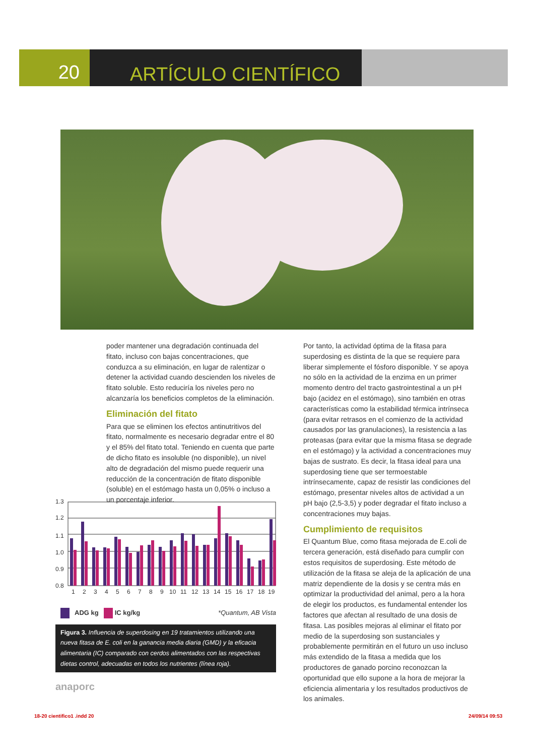20
ARTÍCULO CIENTÍFICO
poder mantener una degradación continuada del fitato, incluso con bajas concentraciones, que conduzca a su eliminación, en lugar de ralentizar o detener la actividad cuando descienden los niveles de fitato soluble. Esto reduciría los niveles pero no alcanzaría los beneficios completos de la eliminación.
Eliminación del fitato
Para que se eliminen los efectos antinutritivos del fitato, normalmente es necesario degradar entre el 80 y el 85% del fitato total. Teniendo en cuenta que parte de dicho fitato es insoluble (no disponible), un nivel alto de degradación del mismo puede requerir una reducción de la concentración de fitato disponible (soluble) en el estómago hasta un 0,05% o incluso a un porcentaje inferior.
1.3
1.2
1.1
1.0
0.9
0.8
1
2
3
4
5
6
7
8
9
10
11
12
13
14
15
16
17
18
19
ADG kg IC kg/kg *Quantum, AB Vista
Figura 3. Influencia de superdosing en 19 tratamientos utilizando una nueva fitasa de E. coli en la ganancia media diaria (GMD) y la eficacia alimentaria (IC) comparado con cerdos alimentados con las respectivas dietas control, adecuadas en todos los nutrientes (línea roja).
anaporc
Por tanto, la actividad óptima de la fitasa para superdosing es distinta de la que se requiere para liberar simplemente el fósforo disponible. Y se apoya no sólo en la actividad de la enzima en un primer momento dentro del tracto gastrointestinal a un pH bajo (acidez en el estómago), sino también en otras características como la estabilidad térmica intrínseca (para evitar retrasos en el comienzo de la actividad causados por las granulaciones), la resistencia a las proteasas (para evitar que la misma fitasa se degrade en el estómago) y la actividad a concentraciones muy bajas de sustrato. Es decir, la fitasa ideal para una superdosing tiene que ser termoestable intrínsecamente, capaz de resistir las condiciones del estómago, presentar niveles altos de actividad a un pH bajo (2,5-3,5) y poder degradar el fitato incluso a concentraciones muy bajas.
Cumplimiento de requisitos
El Quantum Blue, como fitasa mejorada de E.coli de tercera generación, está diseñado para cumplir con estos requisitos de superdosing. Este método de utilización de la fitasa se aleja de la aplicación de una matriz dependiente de la dosis y se centra más en optimizar la productividad del animal, pero a la hora de elegir los productos, es fundamental entender los factores que afectan al resultado de una dosis de fitasa. Las posibles mejoras al eliminar el fitato por medio de la superdosing son sustanciales y probablemente permitirán en el futuro un uso incluso más extendido de la fitasa a medida que los productores de ganado porcino reconozcan la oportunidad que ello supone a la hora de mejorar la eficiencia alimentaria y los resultados productivos de los animales.
18-20 cientifico1 .indd 20 24/09/14 09:53